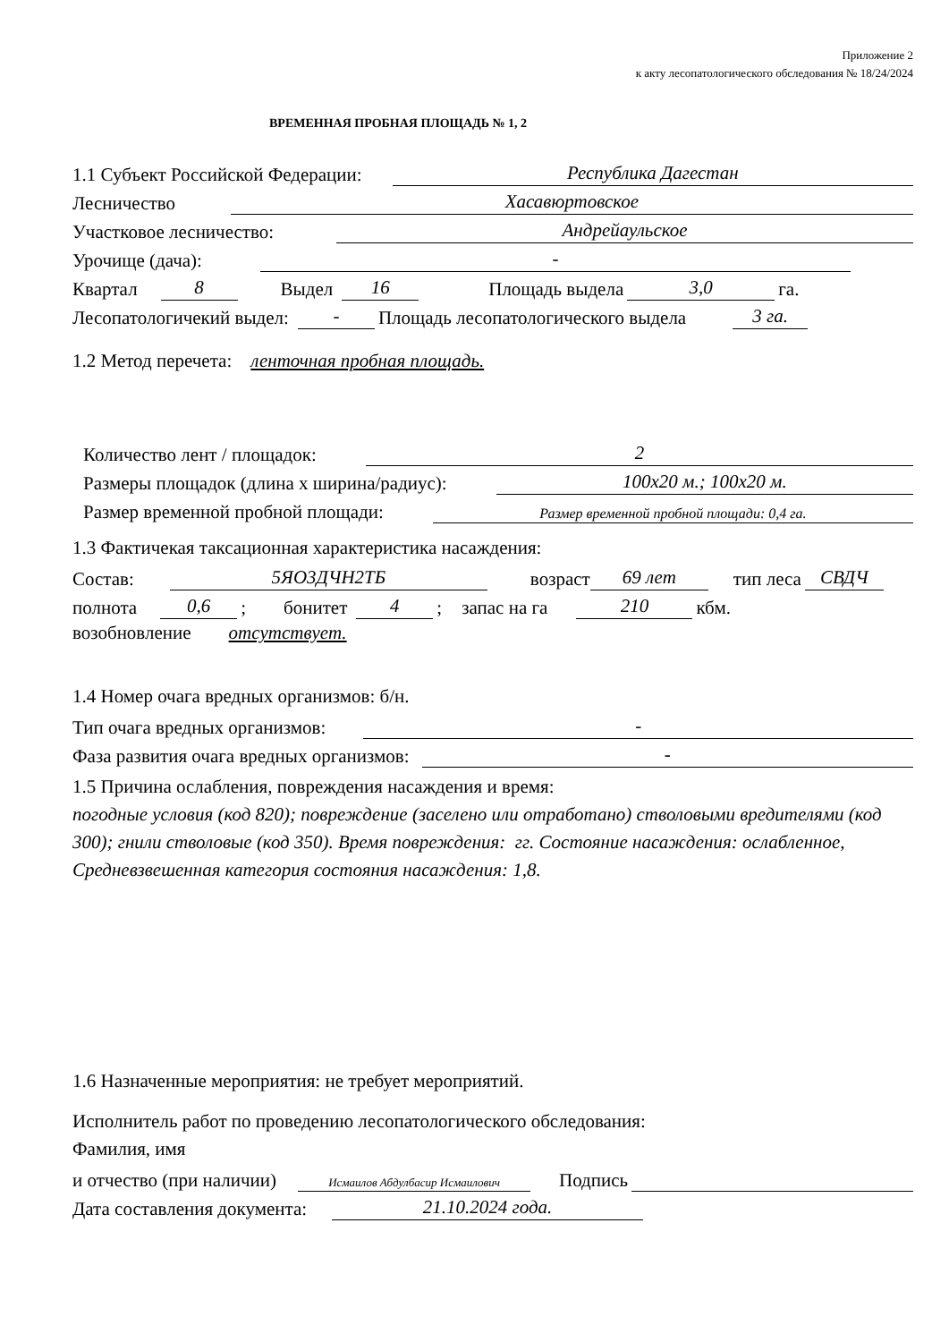Приложение 2
к акту лесопатологического обследования № 18/24/2024
ВРЕМЕННАЯ ПРОБНАЯ ПЛОЩАДЬ № 1, 2
1.1 Субъект Российской Федерации: Республика Дагестан
Лесничество Хасавюртовское
Участковое лесничество: Андрейаульское
Урочище (дача): -
Квартал 8 Выдел 16 Площадь выдела 3,0 га.
Лесопатологичекий выдел: - Площадь лесопатологического выдела 3 га.
1.2 Метод перечета: ленточная пробная площадь.
Количество лент / площадок: 2
Размеры площадок (длина х ширина/радиус): 100х20 м.; 100х20 м.
Размер временной пробной площади: Размер временной пробной площади: 0,4 га.
1.3 Фактичекая таксационная характеристика насаждения:
Состав: 5ЯО3ДЧН2ТБ возраст 69 лет тип леса СВДЧ
полнота 0,6; бонитет 4; запас на га 210 кбм.
возобновление отсутствует.
1.4 Номер очага вредных организмов: б/н.
Тип очага вредных организмов: -
Фаза развития очага вредных организмов: -
1.5 Причина ослабления, повреждения насаждения и время:
погодные условия (код 820); повреждение (заселено или отработано) стволовыми вредителями (код 300); гнили стволовые (код 350). Время повреждения: гг. Состояние насаждения: ослабленное, Средневзвешенная категория состояния насаждения: 1,8.
1.6 Назначенные мероприятия: не требует мероприятий.
Исполнитель работ по проведению лесопатологического обследования:
Фамилия, имя
и отчество (при наличии) Исмаилов Абдулбасир Исмаилович Подпись
Дата составления документа: 21.10.2024 года.